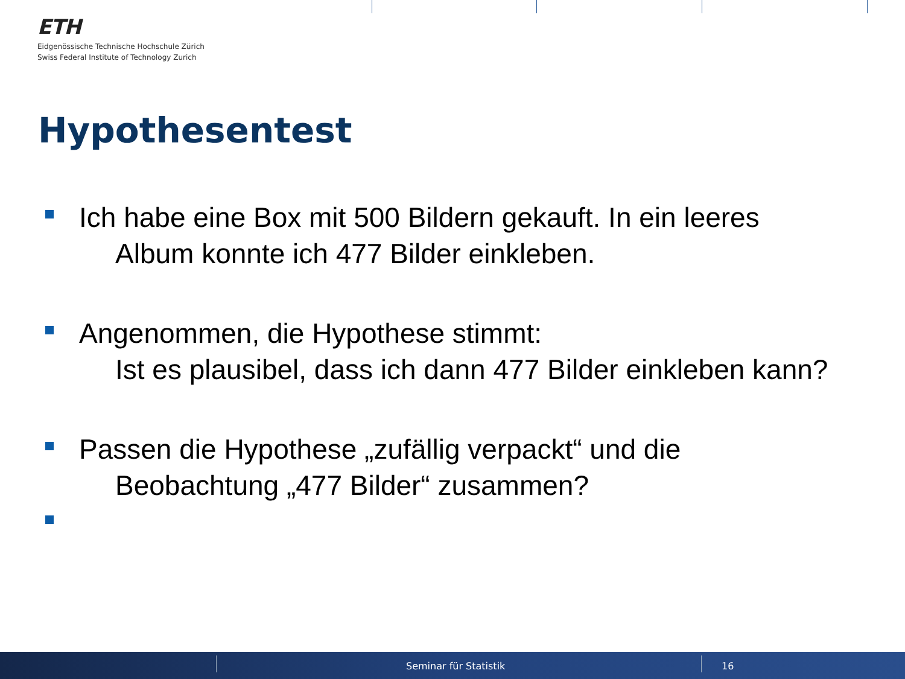ETH
Eidgenössische Technische Hochschule Zürich
Swiss Federal Institute of Technology Zurich
Hypothesentest
Ich habe eine Box mit 500 Bildern gekauft. In ein leeres
Album konnte ich 477 Bilder einkleben.
Angenommen, die Hypothese stimmt:
Ist es plausibel, dass ich dann 477 Bilder einkleben kann?
Passen die Hypothese „zufällig verpackt“ und die
Beobachtung „477 Bilder“ zusammen?
Seminar für Statistik 16